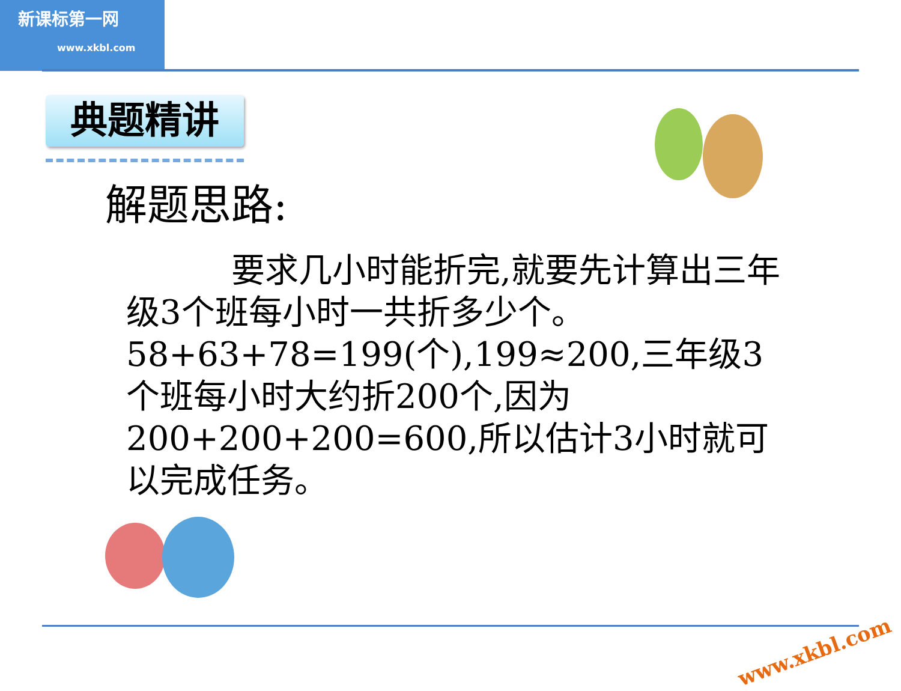新课标第一网
www.xkbl.com
典题精讲
解题思路:
要求几小时能折完,就要先计算出三年级3个班每小时一共折多少个。
58+63+78=199(个),199≈200,三年级3个班每小时大约折200个,因为200+200+200=600,所以估计3小时就可以完成任务。
www.xkbl.com